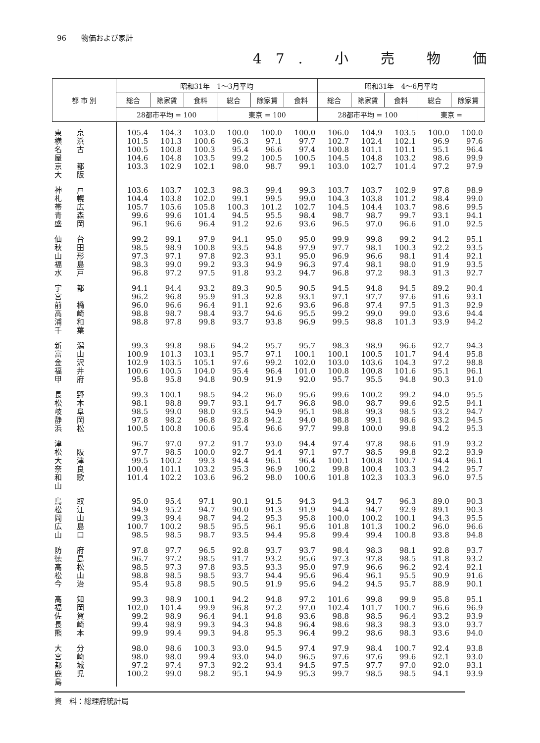96　　物価および家計
47. 小 売 物 価
| 都 市 別 | 昭和31年 1～3月平均 | | | | | | 昭和31年 4～6月平均 | | | | |
| --- | --- | --- | --- | --- | --- | --- | --- | --- | --- | --- | --- |
| | 総合 | 除家賃 | 食料 | 総合 | 除家賃 | 食料 | 総合 | 除家賃 | 食料 | 総合 | 除家賃 |
| | 28都市平均 = 100 | | | 東京 = 100 | | | 28都市平均 = 100 | | | 東京 = | |
| 東京 横浜 名古屋 京都 大阪 | 105.4 101.5 100.5 104.6 103.3 | 104.3 101.3 100.8 104.8 102.9 | 103.0 100.6 100.3 103.5 102.1 | 100.0 96.3 95.4 99.2 98.0 | 100.0 97.1 96.6 100.5 98.7 | 100.0 97.7 97.4 100.5 99.1 | 106.0 102.7 100.8 104.5 103.0 | 104.9 102.4 101.1 104.8 102.7 | 103.5 102.1 101.1 103.2 101.4 | 100.0 96.9 95.1 98.6 97.2 | 100.0 97.6 96.4 99.9 97.9 |
| 神戸 札幌 帯広 青森 盛岡 | 103.6 104.4 105.7 99.6 96.1 | 103.7 103.8 105.6 99.6 96.6 | 102.3 102.0 105.8 101.4 96.4 | 98.3 99.1 100.3 94.5 91.2 | 99.4 99.5 101.2 95.5 92.6 | 99.3 99.0 102.7 98.4 93.6 | 103.7 104.3 104.5 98.7 96.5 | 103.7 103.8 104.4 98.7 97.0 | 102.9 101.2 103.7 99.7 96.6 | 97.8 98.4 98.6 93.1 91.0 | 98.9 99.0 99.5 94.1 92.5 |
| 仙台 秋田 山形 福島 水戸 | 99.2 98.5 97.3 98.3 96.8 | 99.1 98.9 97.1 99.0 97.2 | 97.9 100.8 97.8 99.2 97.5 | 94.1 93.5 92.3 93.3 91.8 | 95.0 94.8 93.1 94.9 93.2 | 95.0 97.9 95.0 96.3 94.7 | 99.9 97.7 96.9 97.4 96.8 | 99.8 98.1 96.6 98.1 97.2 | 99.2 100.3 98.1 98.0 98.3 | 94.2 92.2 91.4 91.9 91.3 | 95.1 93.5 92.1 93.5 92.7 |
| 宇都宮 前橋 高崎 浦和 千葉 | 94.1 96.2 96.0 98.8 98.8 | 94.4 96.8 96.6 98.7 97.8 | 93.2 95.9 96.4 98.4 99.8 | 89.3 91.3 91.1 93.7 93.7 | 90.5 92.8 92.6 94.6 93.8 | 90.5 93.1 93.6 95.5 96.9 | 94.5 97.1 96.8 99.2 99.5 | 94.8 97.7 97.4 99.0 98.8 | 94.5 97.6 97.5 99.0 101.3 | 89.2 91.6 91.3 93.6 93.9 | 90.4 93.1 92.9 94.4 94.2 |
| 新潟 富山 金沢 福井 甲府 | 99.3 100.9 102.9 100.6 95.8 | 99.8 101.3 103.5 100.5 95.8 | 98.6 103.1 105.1 104.0 94.8 | 94.2 95.7 97.6 95.4 90.9 | 95.7 97.1 99.2 96.4 91.9 | 95.7 100.1 102.0 101.0 92.0 | 98.3 100.1 103.0 100.8 95.7 | 98.9 100.5 103.6 100.8 95.5 | 96.6 101.7 104.3 101.6 94.8 | 92.7 94.4 97.2 95.1 90.3 | 94.3 95.8 98.8 96.1 91.0 |
| 長野 松本 岐阜 静岡 浜松 | 99.3 98.1 98.5 97.8 100.5 | 100.1 98.8 99.0 98.2 100.8 | 98.5 99.7 98.0 96.8 100.6 | 94.2 93.1 93.5 92.8 95.4 | 96.0 94.7 94.9 94.2 96.6 | 95.6 96.8 95.1 94.0 97.7 | 99.6 98.0 98.8 98.8 99.8 | 100.2 98.7 99.3 99.1 100.0 | 99.2 99.6 98.5 98.6 99.8 | 94.0 92.5 93.2 93.2 94.2 | 95.5 94.1 94.7 94.5 95.3 |
| 津 松阪 大津 奈良 和歌山 | 96.7 97.7 99.5 100.4 101.4 | 97.0 98.5 100.2 101.1 102.2 | 97.2 100.0 99.3 103.2 103.6 | 91.7 92.7 94.4 95.3 96.2 | 93.0 94.4 96.1 96.9 98.0 | 94.4 97.1 96.4 100.2 100.6 | 97.4 97.7 100.1 99.8 101.8 | 97.8 98.5 100.8 100.4 102.3 | 98.6 99.8 100.7 103.3 103.3 | 91.9 92.2 94.4 94.2 96.0 | 93.2 93.9 96.1 95.7 97.5 |
| 鳥取 松江 岡山 広島 山口 | 95.0 94.9 99.3 100.7 98.5 | 95.4 95.2 99.4 100.2 98.5 | 97.1 94.7 98.7 98.5 98.7 | 90.1 90.0 94.2 95.5 93.5 | 91.5 91.3 95.3 96.1 94.4 | 94.3 91.9 95.8 95.6 95.8 | 94.3 94.4 100.0 101.8 99.4 | 94.7 94.7 100.2 101.3 99.4 | 96.3 92.9 100.1 100.2 100.8 | 89.0 89.1 94.3 96.0 93.8 | 90.3 90.3 95.5 96.6 94.8 |
| 防府 徳島 高松 松山 今治 | 97.8 96.7 98.5 98.8 95.4 | 97.7 97.2 97.3 98.5 95.8 | 96.5 98.5 97.8 98.5 98.5 | 92.8 91.7 93.5 93.7 90.5 | 93.7 93.2 93.3 94.4 91.9 | 93.7 95.6 95.0 95.6 95.6 | 98.4 97.3 97.9 96.4 94.2 | 98.3 97.8 96.6 96.1 94.5 | 98.1 98.5 96.2 95.5 95.7 | 92.8 91.8 92.4 90.9 88.9 | 93.7 93.2 92.1 91.6 90.1 |
| 高知 福岡 佐賀 長崎 熊本 | 99.3 102.0 99.2 99.4 99.9 | 98.9 101.4 98.9 98.9 99.4 | 100.1 99.9 96.4 99.3 99.3 | 94.2 96.8 94.1 94.3 94.8 | 94.8 97.2 94.8 94.8 95.3 | 97.2 97.0 93.6 96.4 96.4 | 101.6 102.4 98.8 98.6 99.2 | 99.8 101.7 98.5 98.3 98.6 | 99.9 100.7 96.4 98.3 98.3 | 95.8 96.6 93.2 93.0 93.6 | 95.1 96.9 93.9 93.7 94.0 |
| 大分 宮崎 都城 鹿児島 | 98.0 98.0 97.2 100.2 | 98.6 98.0 97.4 99.0 | 100.3 99.4 97.3 98.2 | 93.0 93.0 92.2 95.1 | 94.5 94.0 93.4 94.9 | 97.4 96.5 94.5 95.3 | 97.9 97.6 97.5 99.7 | 98.4 97.6 97.7 98.5 | 100.7 99.6 97.0 98.5 | 92.4 92.1 92.0 94.1 | 93.8 93.0 93.1 93.9 |
資　料：総理府統計局